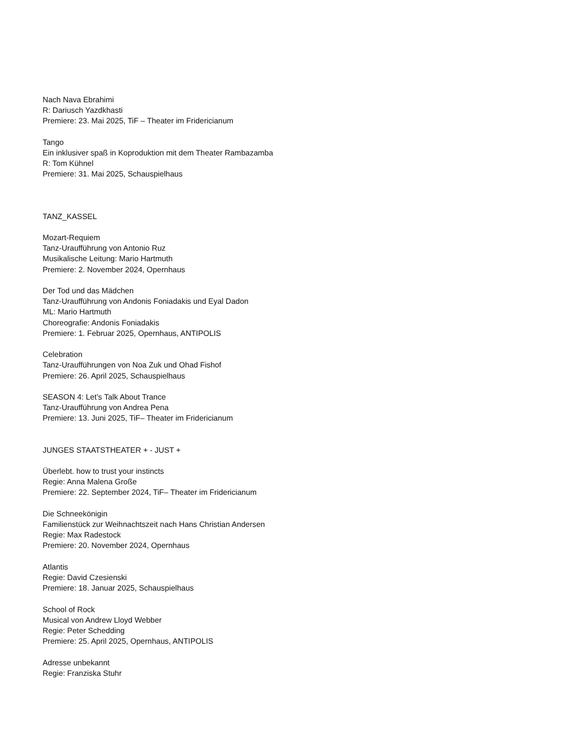Nach Nava Ebrahimi
R: Dariusch Yazdkhasti
Premiere: 23. Mai 2025, TiF – Theater im Fridericianum
Tango
Ein inklusiver spaß in Koproduktion mit dem Theater Rambazamba
R: Tom Kühnel
Premiere: 31. Mai 2025, Schauspielhaus
TANZ_KASSEL
Mozart-Requiem
Tanz-Uraufführung von Antonio Ruz
Musikalische Leitung: Mario Hartmuth
Premiere: 2. November 2024, Opernhaus
Der Tod und das Mädchen
Tanz-Uraufführung von Andonis Foniadakis und Eyal Dadon
ML: Mario Hartmuth
Choreografie: Andonis Foniadakis
Premiere: 1. Februar 2025, Opernhaus, ANTIPOLIS
Celebration
Tanz-Uraufführungen von Noa Zuk und Ohad Fishof
Premiere: 26. April 2025, Schauspielhaus
SEASON 4: Let’s Talk About Trance
Tanz-Uraufführung von Andrea Pena
Premiere: 13. Juni 2025, TiF– Theater im Fridericianum
JUNGES STAATSTHEATER + - JUST +
Überlebt. how to trust your instincts
Regie: Anna Malena Große
Premiere: 22. September 2024, TiF– Theater im Fridericianum
Die Schneekönigin
Familienstück zur Weihnachtszeit nach Hans Christian Andersen
Regie: Max Radestock
Premiere: 20. November 2024, Opernhaus
Atlantis
Regie: David Czesienski
Premiere: 18. Januar 2025, Schauspielhaus
School of Rock
Musical von Andrew Lloyd Webber
Regie: Peter Schedding
Premiere: 25. April 2025, Opernhaus, ANTIPOLIS
Adresse unbekannt
Regie: Franziska Stuhr